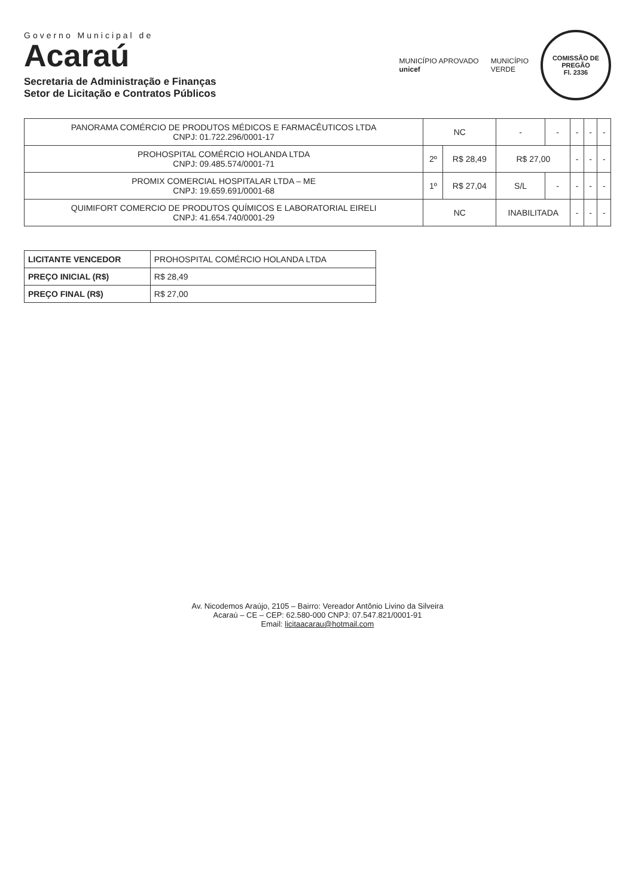Governo Municipal de
Acaraú
Secretaria de Administração e Finanças
Setor de Licitação e Contratos Públicos
MUNICÍPIO APROVADO
unicef
MUNICÍPIO
VERDE
COMISSÃO DE PREGÃO
Fl. 2336
| PANORAMA COMÉRCIO DE PRODUTOS MÉDICOS E FARMACÊUTICOS LTDA CNPJ: 01.722.296/0001-17 | NC | | - | - | - | - | - |
| PROHOSPITAL COMÉRCIO HOLANDA LTDA CNPJ: 09.485.574/0001-71 | 2º | R$ 28,49 | R$ 27,00 | | - | - | - |
| PROMIX COMERCIAL HOSPITALAR LTDA – ME CNPJ: 19.659.691/0001-68 | 1º | R$ 27,04 | S/L | - | - | - | - |
| QUIMIFORT COMERCIO DE PRODUTOS QUÍMICOS E LABORATORIAL EIRELI CNPJ: 41.654.740/0001-29 | NC | | INABILITADA | | - | - | - |
| LICITANTE VENCEDOR | PROHOSPITAL COMÉRCIO HOLANDA LTDA |
| PREÇO INICIAL (R$) | R$ 28,49 |
| PREÇO FINAL (R$) | R$ 27,00 |
Av. Nicodemos Araújo, 2105 – Bairro: Vereador Antônio Livino da Silveira
Acaraú – CE – CEP: 62.580-000 CNPJ: 07.547.821/0001-91
Email: licitaacarau@hotmail.com